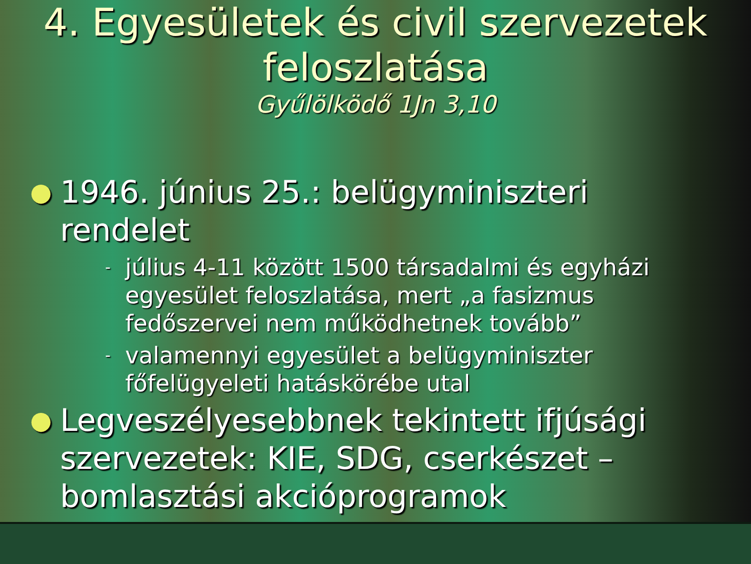4. Egyesületek és civil szervezetek feloszlatása
Gyűlölködő 1Jn 3,10
● 1946. június 25.: belügyminiszteri rendelet
- július 4-11 között 1500 társadalmi és egyházi egyesület feloszlatása, mert „a fasizmus fedőszervei nem működhetnek tovább”
- valamennyi egyesület a belügyminiszter főfelügyeleti hatáskörébe utal
● Legveszélyesebbnek tekintett ifjúsági szervezetek: KIE, SDG, cserkészet – bomlasztási akcióprogramok